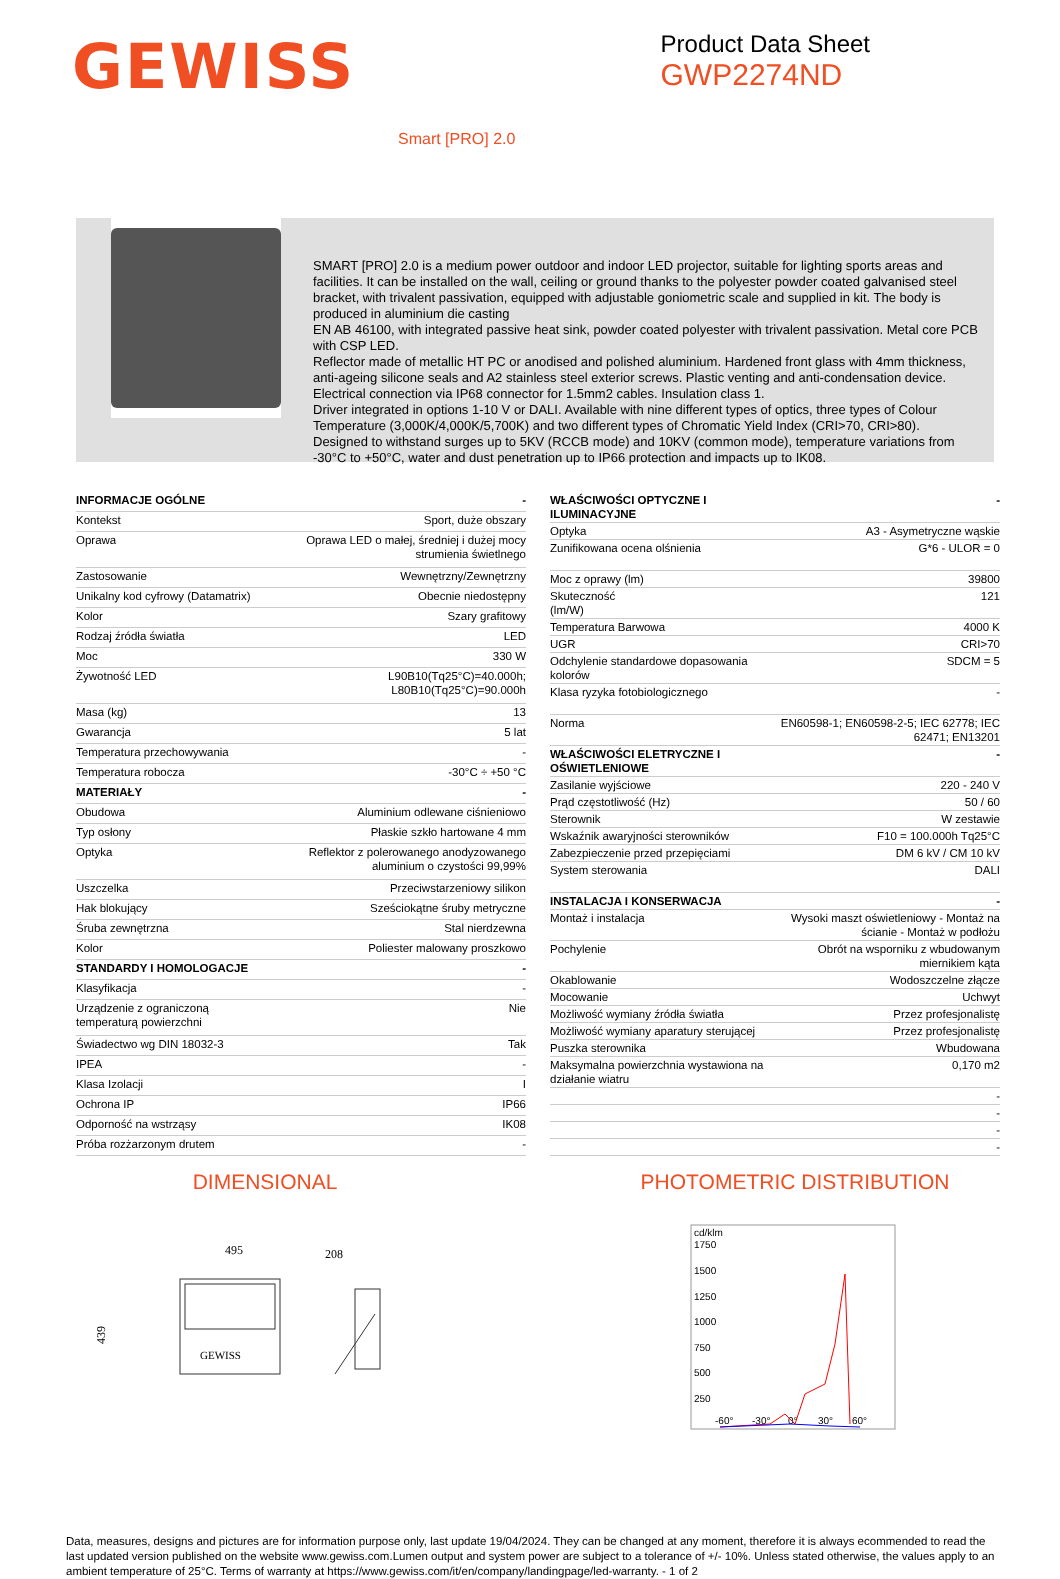GEWISS
Product Data Sheet
GWP2274ND
Smart [PRO] 2.0
SMART [PRO] 2.0 is a medium power outdoor and indoor LED projector, suitable for lighting sports areas and facilities. It can be installed on the wall, ceiling or ground thanks to the polyester powder coated galvanised steel bracket, with trivalent passivation, equipped with adjustable goniometric scale and supplied in kit. The body is produced in aluminium die casting
EN AB 46100, with integrated passive heat sink, powder coated polyester with trivalent passivation. Metal core PCB with CSP LED.
Reflector made of metallic HT PC or anodised and polished aluminium. Hardened front glass with 4mm thickness, anti-ageing silicone seals and A2 stainless steel exterior screws. Plastic venting and anti-condensation device. Electrical connection via IP68 connector for 1.5mm2 cables. Insulation class 1.
Driver integrated in options 1-10 V or DALI. Available with nine different types of optics, three types of Colour Temperature (3,000K/4,000K/5,700K) and two different types of Chromatic Yield Index (CRI>70, CRI>80).
Designed to withstand surges up to 5KV (RCCB mode) and 10KV (common mode), temperature variations from -30°C to +50°C, water and dust penetration up to IP66 protection and impacts up to IK08.
| INFORMACJE OGÓLNE | - |
| Kontekst | Sport, duże obszary |
| Oprawa | Oprawa LED o małej, średniej i dużej mocy strumienia świetlnego |
| Zastosowanie | Wewnętrzny/Zewnętrzny |
| Unikalny kod cyfrowy (Datamatrix) | Obecnie niedostępny |
| Kolor | Szary grafitowy |
| Rodzaj źródła światła | LED |
| Moc | 330 W |
| Żywotność LED | L90B10(Tq25°C)=40.000h; L80B10(Tq25°C)=90.000h |
| Masa (kg) | 13 |
| Gwarancja | 5 lat |
| Temperatura przechowywania | - |
| Temperatura robocza | -30°C ÷ +50 °C |
| MATERIAŁY | - |
| Obudowa | Aluminium odlewane ciśnieniowo |
| Typ osłony | Płaskie szkło hartowane 4 mm |
| Optyka | Reflektor z polerowanego anodyzowanego aluminium o czystości 99,99% |
| Uszczelka | Przeciwstarzeniowy silikon |
| Hak blokujący | Sześciokątne śruby metryczne |
| Śruba zewnętrzna | Stal nierdzewna |
| Kolor | Poliester malowany proszkowo |
| STANDARDY I HOMOLOGACJE | - |
| Klasyfikacja | - |
| Urządzenie z ograniczoną temperaturą powierzchni | Nie |
| Świadectwo wg DIN 18032-3 | Tak |
| IPEA | - |
| Klasa Izolacji | I |
| Ochrona IP | IP66 |
| Odporność na wstrząsy | IK08 |
| Próba rozżarzonym drutem | - |
| WŁAŚCIWOŚCI OPTYCZNE I ILUMINACYJNE | - |
| Optyka | A3 - Asymetryczne wąskie |
| Zunifikowana ocena olśnienia | G*6 - ULOR = 0 |
| Moc z oprawy (lm) | 39800 |
| Skuteczność (lm/W) | 121 |
| Temperatura Barwowa | 4000 K |
| UGR | CRI>70 |
| Odchylenie standardowe dopasowania kolorów | SDCM = 5 |
| Klasa ryzyka fotobiologicznego | - |
| Norma | EN60598-1; EN60598-2-5; IEC 62778; IEC 62471; EN13201 |
| WŁAŚCIWOŚCI ELETRYCZNE I OŚWIETLENIOWE | - |
| Zasilanie wyjściowe | 220 - 240 V |
| Prąd częstotliwość (Hz) | 50 / 60 |
| Sterownik | W zestawie |
| Wskaźnik awaryjności sterowników | F10 = 100.000h Tq25°C |
| Zabezpieczenie przed przepięciami | DM 6 kV / CM 10 kV |
| System sterowania | DALI |
| INSTALACJA I KONSERWACJA | - |
| Montaż i instalacja | Wysoki maszt oświetleniowy - Montaż na ścianie - Montaż w podłożu |
| Pochylenie | Obrót na wsporniku z wbudowanym miernikiem kąta |
| Okablowanie | Wodoszczelne złącze |
| Mocowanie | Uchwyt |
| Możliwość wymiany źródła światła | Przez profesjonalistę |
| Możliwość wymiany aparatury sterującej | Przez profesjonalistę |
| Puszka sterownika | Wbudowana |
| Maksymalna powierzchnia wystawiona na działanie wiatru | 0,170 m2 |
| | - |
| | - |
| | - |
| | - |
DIMENSIONAL
495
208
439
GEWISS
PHOTOMETRIC DISTRIBUTION
cd/klm
1750
1500
1250
1000
750
500
250
-60°
-30°
0°
30°
60°
Data, measures, designs and pictures are for information purpose only, last update 19/04/2024. They can be changed at any moment, therefore it is always ecommended to read the last updated version published on the website www.gewiss.com.Lumen output and system power are subject to a tolerance of +/- 10%. Unless stated otherwise, the values apply to an ambient temperature of 25°C. Terms of warranty at https://www.gewiss.com/it/en/company/landingpage/led-warranty. - 1 of 2